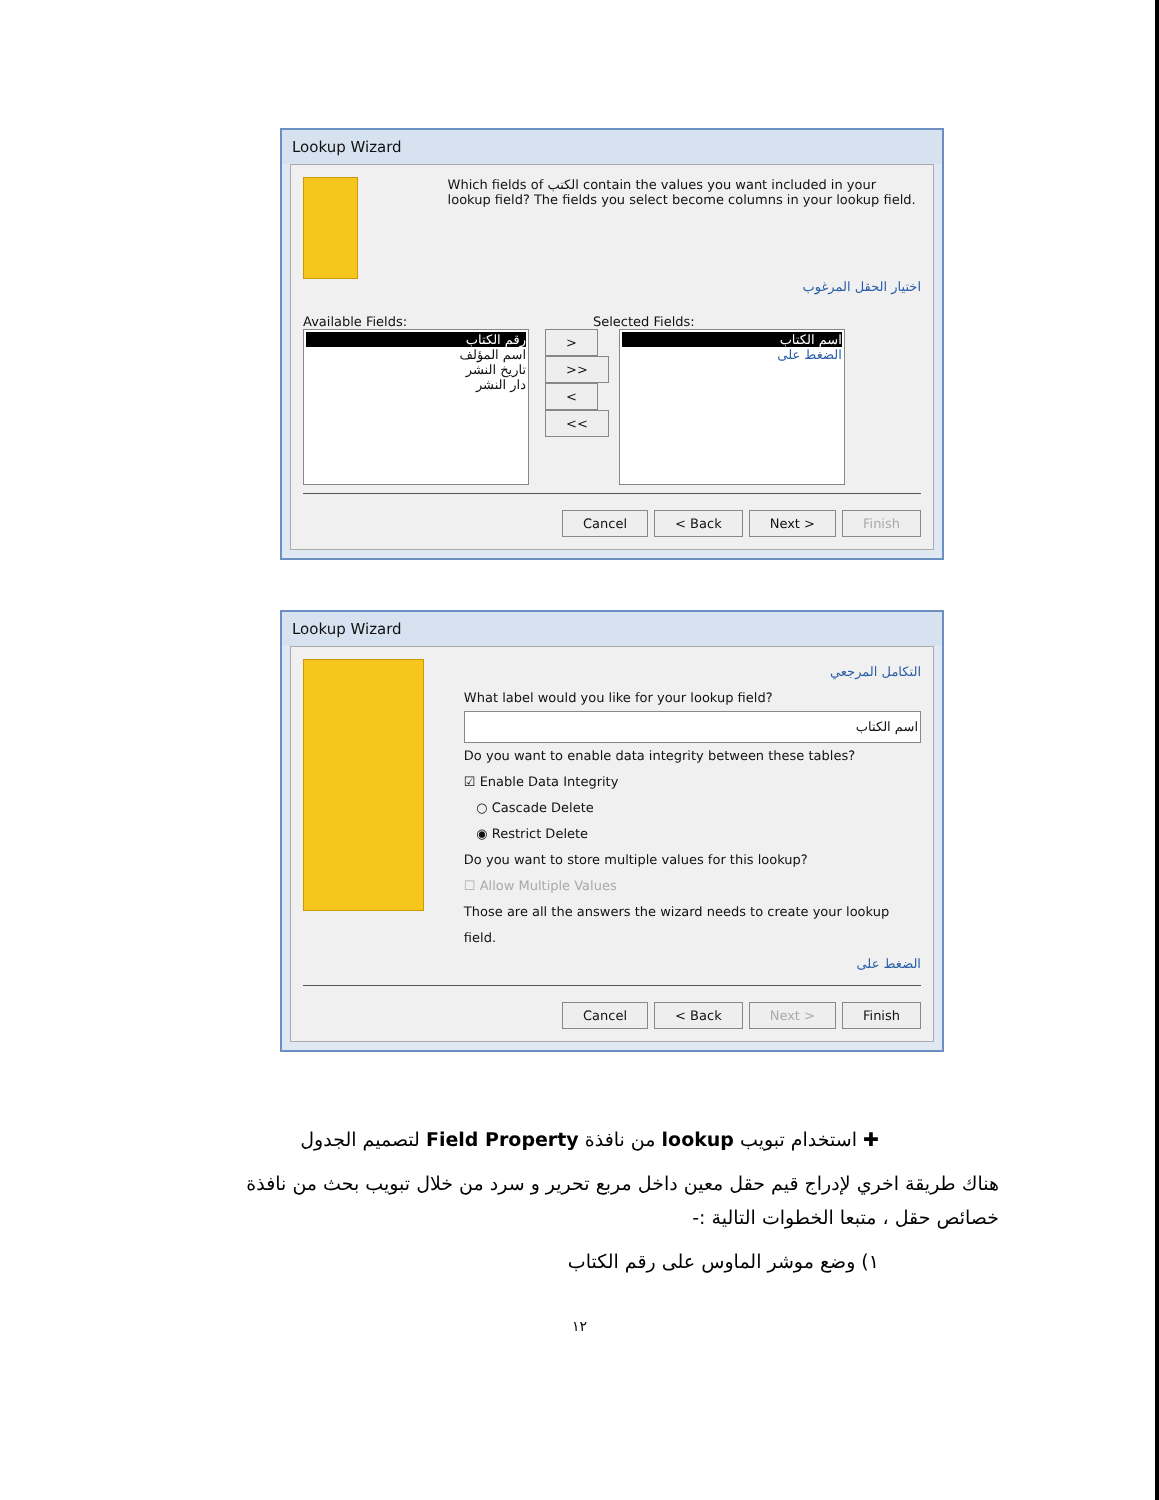Lookup Wizard
Which fields of الكتب contain the values you want included in your lookup field? The fields you select become columns in your lookup field.
اختيار الحقل المرغوب
Available Fields: Selected Fields:
رقم الكتاب
اسم المؤلف
تاريخ النشر
دار النشر
>
>>
<
<<
اسم الكتاب
الضغط على
Cancel < Back Next > Finish
Lookup Wizard
التكامل المرجعي
What label would you like for your lookup field?
اسم الكتاب
Do you want to enable data integrity between these tables?
☑ Enable Data Integrity
○ Cascade Delete
◉ Restrict Delete
Do you want to store multiple values for this lookup?
☐ Allow Multiple Values
Those are all the answers the wizard needs to create your lookup field.
الضغط على
Cancel < Back Next > Finish
✚ استخدام تبويب lookup من نافذة Field Property لتصميم الجدول
هناك طريقة اخري لإدراج قيم حقل معين داخل مربع تحرير و سرد من خلال تبويب بحث من نافذة خصائص حقل ، متبعا الخطوات التالية :-
١) وضع موشر الماوس على رقم الكتاب
١٢